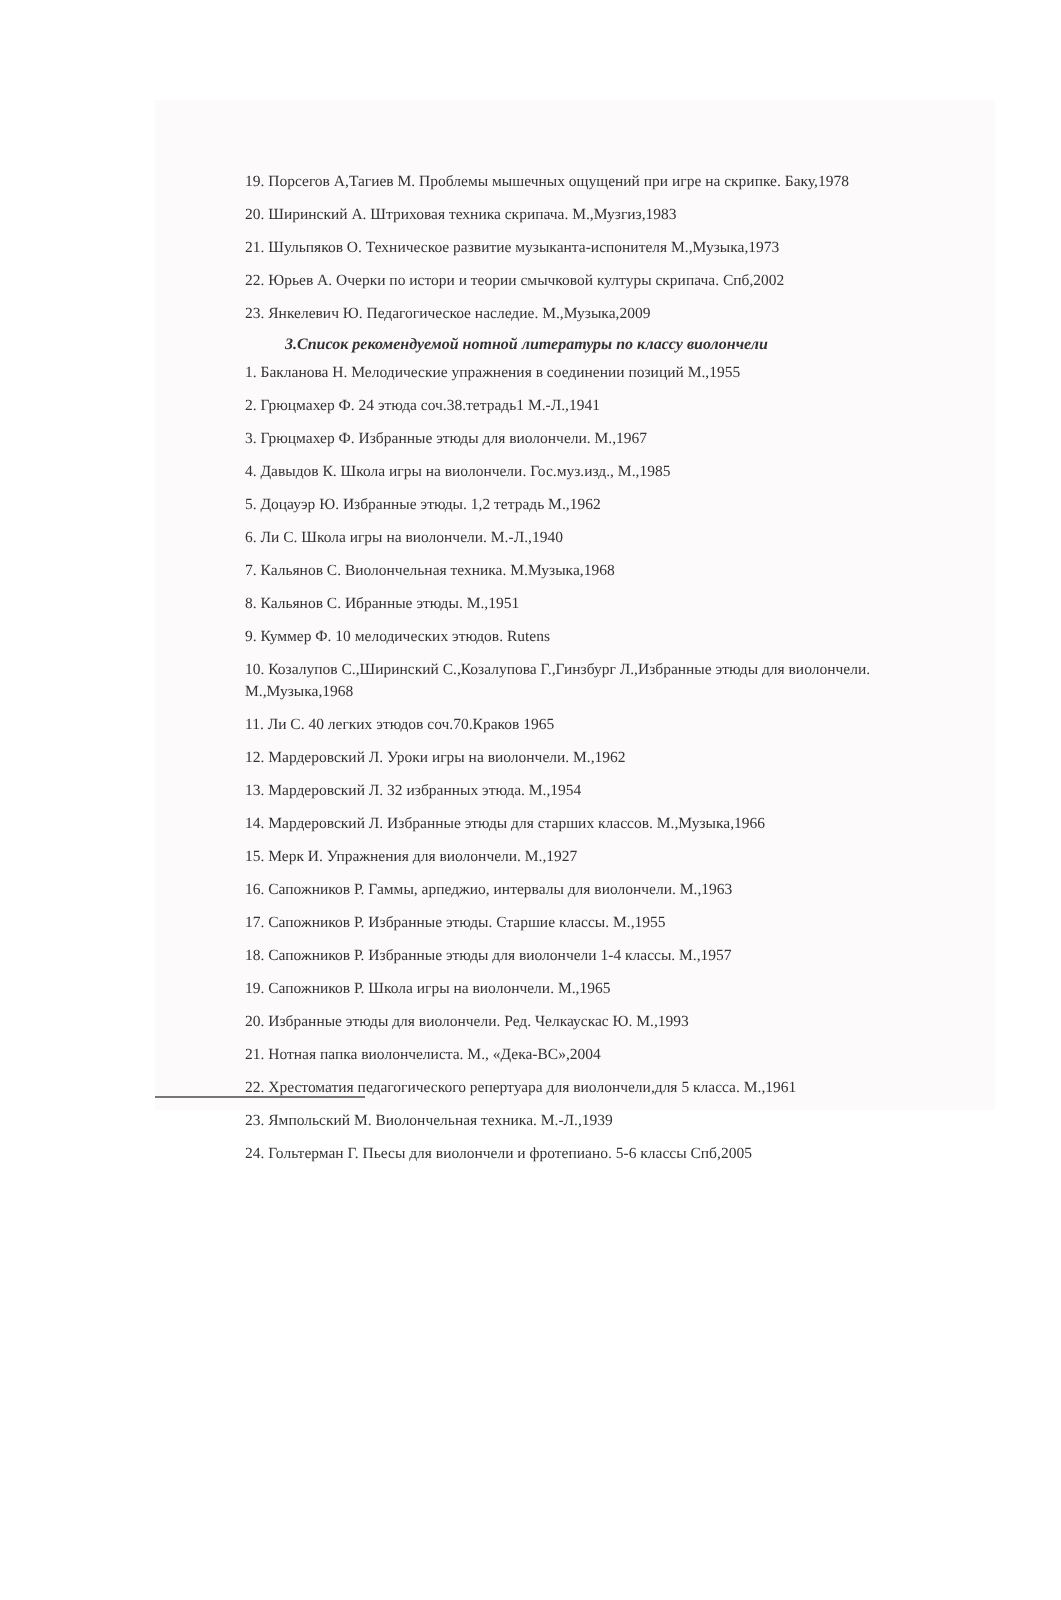19. Порсегов А,Тагиев М. Проблемы мышечных ощущений при игре на скрипке. Баку,1978
20. Ширинский А. Штриховая техника скрипача. М.,Музгиз,1983
21. Шульпяков О. Техническое развитие музыканта-испонителя М.,Музыка,1973
22. Юрьев А. Очерки по истори и теории смычковой културы скрипача. Спб,2002
23. Янкелевич Ю. Педагогическое наследие. М.,Музыка,2009
3.Список рекомендуемой нотной литературы по классу виолончели
1. Бакланова Н. Мелодические упражнения в соединении позиций М.,1955
2. Грюцмахер Ф. 24 этюда соч.38.тетрадь1 М.-Л.,1941
3. Грюцмахер Ф. Избранные этюды для виолончели. М.,1967
4. Давыдов К. Школа игры на виолончели. Гос.муз.изд., М.,1985
5. Доцауэр Ю. Избранные этюды. 1,2 тетрадь М.,1962
6. Ли С. Школа игры на виолончели. М.-Л.,1940
7. Кальянов С. Виолончельная техника. М.Музыка,1968
8. Кальянов С. Ибранные этюды. М.,1951
9. Куммер Ф. 10 мелодических этюдов. Rutens
10. Козалупов С.,Ширинский С.,Козалупова Г.,Гинзбург Л.,Избранные этюды для виолончели. М.,Музыка,1968
11. Ли С. 40 легких этюдов соч.70.Краков 1965
12. Мардеровский Л. Уроки игры на виолончели. М.,1962
13. Мардеровский Л. 32 избранных этюда. М.,1954
14. Мардеровский Л. Избранные этюды для старших классов. М.,Музыка,1966
15. Мерк И. Упражнения для виолончели. М.,1927
16. Сапожников Р. Гаммы, арпеджио, интервалы для виолончели. М.,1963
17. Сапожников Р. Избранные этюды. Старшие классы. М.,1955
18. Сапожников Р. Избранные этюды для виолончели 1-4 классы. М.,1957
19. Сапожников Р. Школа игры на виолончели. М.,1965
20. Избранные этюды для виолончели. Ред. Челкаускас Ю. М.,1993
21. Нотная папка виолончелиста. М., «Дека-ВС»,2004
22. Хрестоматия педагогического репертуара для виолончели,для 5 класса. М.,1961
23. Ямпольский М. Виолончельная техника. М.-Л.,1939
24. Гольтерман Г. Пьесы для виолончели и фротепиано. 5-6 классы Спб,2005